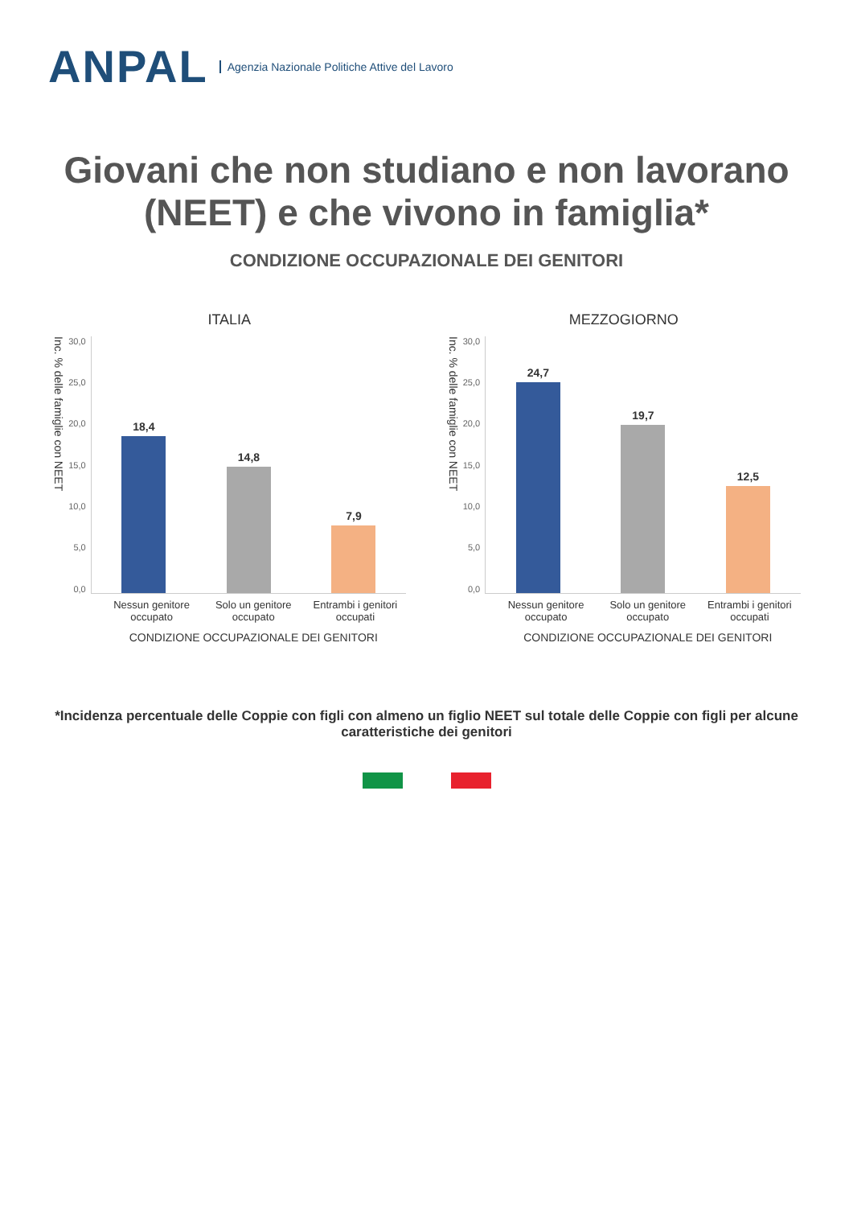ANPAL
Agenzia Nazionale Politiche Attive del Lavoro
Giovani che non studiano e non lavorano (NEET) e che vivono in famiglia*
CONDIZIONE OCCUPAZIONALE DEI GENITORI
ITALIA
Inc. % delle famiglie con NEET
30,0
25,0
20,0
15,0
10,0
5,0
0,0
18,4
14,8
7,9
Nessun genitore occupato Solo un genitore occupato Entrambi i genitori occupati
CONDIZIONE OCCUPAZIONALE DEI GENITORI
MEZZOGIORNO
Inc. % delle famiglie con NEET
30,0
25,0
20,0
15,0
10,0
5,0
0,0
24,7
19,7
12,5
Nessun genitore occupato Solo un genitore occupato Entrambi i genitori occupati
CONDIZIONE OCCUPAZIONALE DEI GENITORI
*Incidenza percentuale delle Coppie con figli con almeno un figlio NEET sul totale delle Coppie con figli per alcune caratteristiche dei genitori